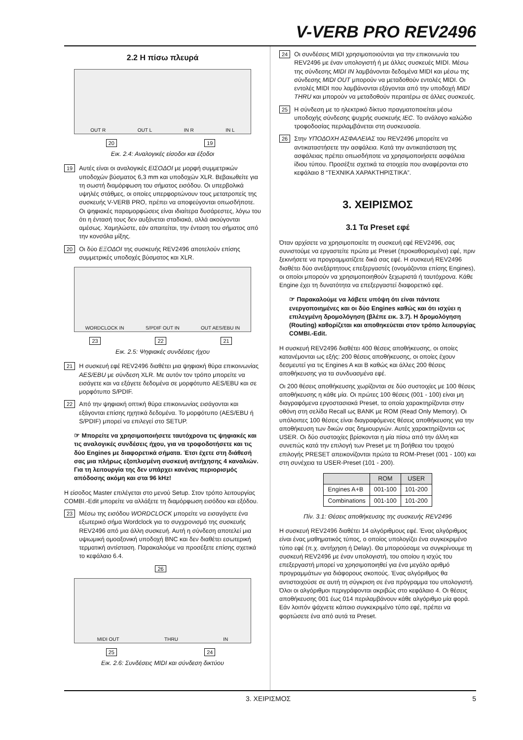V-VERB PRO REV2496
2.2 Η πίσω πλευρά
OUT R OUT L IN R IN L
20 19
Εικ. 2.4: Αναλογικές είσοδοι και έξοδοι
19
Αυτές είναι οι αναλογικές ΕΙΣΟΔΟΙ με μορφή συμμετρικών υποδοχών βύσματος 6,3 mm και υποδοχών XLR. Βεβαιωθείτε για τη σωστή διαμόρφωση του σήματος εισόδου. Οι υπερβολικά υψηλές στάθμες, οι οποίες υπερφορτώνουν τους μετατροπείς της συσκευής V-VERB PRO, πρέπει να αποφεύγονται οπωσδήποτε. Οι ψηφιακές παραμορφώσεις είναι ιδιαίτερα δυσάρεστες, λόγω του ότι η έντασή τους δεν αυξάνεται σταδιακά, αλλά ακούγονται αμέσως. Χαμηλώστε, εάν απαιτείται, την ένταση του σήματος από την κονσόλα μίξης.
20
Οι δύο ΕΞΟΔΟΙ της συσκευής REV2496 αποτελούν επίσης συμμετρικές υποδοχές βύσματος και XLR.
WORDCLOCK IN S/PDIF OUT IN OUT AES/EBU IN
23 22 21
Εικ. 2.5: Ψηφιακές συνδέσεις ήχου
21
Η συσκευή εφέ REV2496 διαθέτει μια ψηφιακή θύρα επικοινωνίας AES/EBU με σύνδεση XLR. Με αυτόν τον τρόπο μπορείτε να εισάγετε και να εξάγετε δεδομένα σε μορφότυπο AES/EBU και σε μορφότυπο S/PDIF.
22
Από την ψηφιακή οπτική θύρα επικοινωνίας εισάγονται και εξάγονται επίσης ηχητικά δεδομένα. Το μορφότυπο (AES/EBU ή S/PDIF) μπορεί να επιλεγεί στο SETUP.
☞ Μπορείτε να χρησιμοποιήσετε ταυτόχρονα τις ψηφιακές και τις αναλογικές συνδέσεις ήχου, για να τροφοδοτήσετε και τις δύο Engines με διαφορετικά σήματα. Έτσι έχετε στη διάθεσή σας μια πλήρως εξοπλισμένη συσκευή αντήχησης 4 καναλιών. Για τη λειτουργία της δεν υπάρχει κανένας περιορισμός απόδοσης ακόμη και στα 96 kHz!
Η είσοδος Master επιλέγεται στο μενού Setup. Στον τρόπο λειτουργίας COMBI.-Edit μπορείτε να αλλάξετε τη διαμόρφωση εισόδου και εξόδου.
23
Μέσω της εισόδου WORDCLOCK μπορείτε να εισαγάγετε ένα εξωτερικό σήμα Wordclock για το συγχρονισμό της συσκευής REV2496 από μια άλλη συσκευή. Αυτή η σύνδεση αποτελεί μια υψιωμική ομοαξονική υποδοχή BNC και δεν διαθέτει εσωτερική τερματική αντίσταση. Παρακαλούμε να προσέξετε επίσης σχετικά το κεφάλαιο 6.4.
26
MIDI OUT THRU IN
25 24
Εικ. 2.6: Συνδέσεις MIDI και σύνδεση δικτύου
24
Οι συνδέσεις MIDI χρησιμοποιούνται για την επικοινωνία του REV2496 με έναν υπολογιστή ή με άλλες συσκευές MIDI. Μέσω της σύνδεσης MIDI IN λαμβάνονται δεδομένα MIDI και μέσω της σύνδεσης MIDI OUT μπορούν να μεταδοθούν εντολές MIDI. Οι εντολές MIDI που λαμβάνονται εξάγονται από την υποδοχή MIDI THRU και μπορούν να μεταδοθούν περαιτέρω σε άλλες συσκευές.
25
Η σύνδεση με το ηλεκτρικό δίκτυο πραγματοποιείται μέσω υποδοχής σύνδεσης ψυχρής συσκευής IEC. Το ανάλογο καλώδιο τροφοδοσίας περιλαμβάνεται στη συσκευασία.
26
Στην ΥΠΟΔΟΧΗ ΑΣΦΑΛΕΙΑΣ του REV2496 μπορείτε να αντικαταστήσετε την ασφάλεια. Κατά την αντικατάσταση της ασφάλειας πρέπει οπωσδήποτε να χρησιμοποιήσετε ασφάλεια ίδιου τύπου. Προσέξτε σχετικά τα στοιχεία που αναφέρονται στο κεφάλαιο 8 “ΤΕΧΝΙΚΑ ΧΑΡΑΚΤΗΡΙΣΤΙΚΑ”.
3. ΧΕΙΡΙΣΜΟΣ
3.1 Τα Preset εφέ
Όταν αρχίσετε να χρησιμοποιείτε τη συσκευή εφέ REV2496, σας συνιστούμε να εργαστείτε πρώτα με Preset (προκαθορισμένα) εφέ, πριν ξεκινήσετε να προγραμματίζετε δικά σας εφέ. Η συσκευή REV2496 διαθέτει δύο ανεξάρτητους επεξεργαστές (ονομάζονται επίσης Engines), οι οποίοι μπορούν να χρησιμοποιηθούν ξεχωριστά ή ταυτόχρονα. Κάθε Engine έχει τη δυνατότητα να επεξεργαστεί διαφορετικό εφέ.
☞ Παρακαλούμε να λάβετε υπόψη ότι είναι πάντοτε ενεργοποιημένες και οι δύο Engines καθώς και ότι ισχύει η επιλεγμένη δρομολόγηση (βλέπε εικ. 3.7). Η δρομολόγηση (Routing) καθορίζεται και αποθηκεύεται στον τρόπο λειτουργίας COMBI.-Edit.
Η συσκευή REV2496 διαθέτει 400 θέσεις αποθήκευσης, οι οποίες κατανέμονται ως εξής: 200 θέσεις αποθήκευσης, οι οποίες έχουν δεσμευτεί για τις Engines A και B καθώς και άλλες 200 θέσεις αποθήκευσης για τα συνδυασμένα εφέ.
Οι 200 θέσεις αποθήκευσης χωρίζονται σε δύο συστοιχίες με 100 θέσεις αποθήκευσης η κάθε μία. Οι πρώτες 100 θέσεις (001 - 100) είναι μη διαγραφόμενα εργοστασιακά Preset, τα οποία χαρακτηρίζονται στην οθόνη στη σελίδα Recall ως BANK με ROM (Read Only Memory). Οι υπόλοιπες 100 θέσεις είναι διαγραφόμενες θέσεις αποθήκευσης για την αποθήκευση των δικών σας δημιουργιών. Αυτές χαρακτηρίζονται ως USER. Οι δύο συστοιχίες βρίσκονται η μία πίσω από την άλλη και συνεπώς κατά την επιλογή των Preset με τη βοήθεια του τροχού επιλογής PRESET απεικονίζονται πρώτα τα ROM-Preset (001 - 100) και στη συνέχεια τα USER-Preset (101 - 200).
| | ROM | USER |
| --- | --- | --- |
| Engines A+B | 001-100 | 101-200 |
| Combinations | 001-100 | 101-200 |
Πίν. 3.1: Θέσεις αποθήκευσης της συσκευής REV2496
Η συσκευή REV2496 διαθέτει 14 αλγόριθμους εφέ. Ένας αλγόριθμος είναι ένας μαθηματικός τύπος, ο οποίος υπολογίζει ένα συγκεκριμένο τύπο εφέ (π.χ. αντήχηση ή Delay). Θα μπορούσαμε να συγκρίνουμε τη συσκευή REV2496 με έναν υπολογιστή, του οποίου η ισχύς του επεξεργαστή μπορεί να χρησιμοποιηθεί για ένα μεγάλο αριθμό προγραμμάτων για διάφορους σκοπούς. Ένας αλγόριθμος θα αντιστοιχούσε σε αυτή τη σύγκριση σε ένα πρόγραμμα του υπολογιστή. Όλοι οι αλγόριθμοι περιγράφονται ακριβώς στο κεφάλαιο 4. Οι θέσεις αποθήκευσης 001 έως 014 περιλαμβάνουν κάθε αλγόριθμο μία φορά. Εάν λοιπόν ψάχνετε κάποιο συγκεκριμένο τύπο εφέ, πρέπει να φορτώσετε ένα από αυτά τα Preset.
3. ΧΕΙΡΙΣΜΟΣ 5